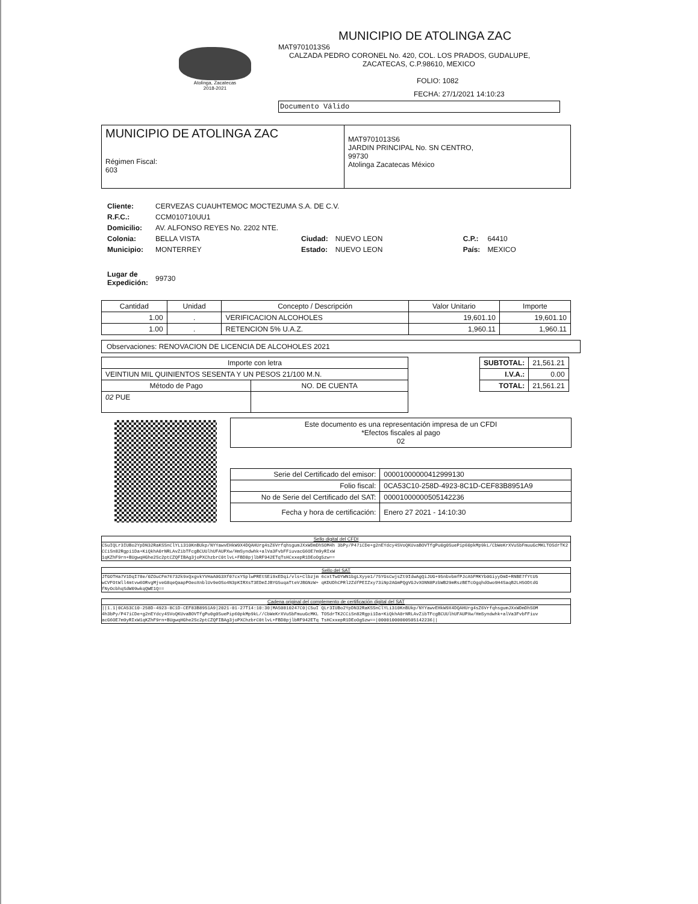Atolinga, Zacatecas
2018-2021
MUNICIPIO DE ATOLINGA ZAC
MAT9701013S6
CALZADA PEDRO CORONEL No. 420, COL. LOS PRADOS, GUDALUPE,
ZACATECAS, C.P.98610, MEXICO
FOLIO: 1082
FECHA: 27/1/2021 14:10:23
Documento Válido
| MUNICIPIO DE ATOLINGA ZAC Régimen Fiscal: 603 | MAT9701013S6 JARDIN PRINCIPAL No. SN CENTRO, 99730 Atolinga Zacatecas México |
| Cliente: | CERVEZAS CUAUHTEMOC MOCTEZUMA S.A. DE C.V. | | | | |
| R.F.C.: | CCM010710UU1 | | | | |
| Domicilio: | AV. ALFONSO REYES No. 2202 NTE. | | | | |
| Colonia: | BELLA VISTA | Ciudad: | NUEVO LEON | C.P.: | 64410 |
| Municipio: | MONTERREY | Estado: | NUEVO LEON | País: | MEXICO |
| Lugar de Expedición: | 99730 | | | | |
| Cantidad | Unidad | Concepto / Descripción | Valor Unitario | Importe |
| --- | --- | --- | --- | --- |
| 1.00 | . | VERIFICACION ALCOHOLES | 19,601.10 | 19,601.10 |
| 1.00 | . | RETENCION 5% U.A.Z. | 1,960.11 | 1,960.11 |
Observaciones: RENOVACION DE LICENCIA DE ALCOHOLES 2021
| Importe con letra | |
| VEINTIUN MIL QUINIENTOS SESENTA Y UN PESOS 21/100 M.N. | |
| Método de Pago | NO. DE CUENTA |
| 02 PUE | |
| SUBTOTAL: | 21,561.21 |
| I.V.A.: | 0.00 |
| TOTAL: | 21,561.21 |
Este documento es una representación impresa de un CFDI
*Efectos fiscales al pago
02
| Serie del Certificado del emisor: | 00001000000412999130 |
| Folio fiscal: | 0CA53C10-258D-4923-8C1D-CEF83B8951A9 |
| No de Serie del Certificado del SAT: | 00001000000505142236 |
| Fecha y hora de certificación: | Enero 27 2021 - 14:10:30 |
Sello digital del CFDI
C5uIQLr3IUBo2YpDN32RaKSSnClYLi310KnBUkp/NYYawvEHkW9X4DQAHUrg4sZ6VrfqhsgumJXxWDmDhSOM4h 3bPy/P47iCDe+g2nEYdcy4SVoQKUvaBOVTfgPu0g0SuePip60pkMp9kL/CbWeKrXVuSbFmuuGcMKLTOSdrTK2 CCiSn82Rgpi1Da+KiQkhA0rNRLAvZibTFcgBCUUlhUFAUPXw/HmSyndwhk+alVa3FvbFFiuvacG6OE7m9yRIxW 1qKZhF9rn+BUgwqHGhe2Sc2ptCZQFIBAg3joPXChzbrC0tlvL+FBD8pjlbRF942ETqTsHCxxepR1DEoOg5zw==
Sello del SAT
JTGOTHa7V1DqI78e/0ZOuCFm76732k9xQxgvkYVHaA0G3Xf07cxYSplwPREtSEi9xEDqi/vls+Clbzjm 6cxtTwOYWN1bgLXyye1/75YGsCwjsZt9IdwAgQiJUG+95nbvbmfPJcA5FMKYb0GiyyDmD+RNBE7fYtU5 wCVFOtWll4mtvw6ORvgMjveG8qeQaapPOeoXnblUv9eOSo4N3pKIRXsT3EDmIJBYG5uqaTteVJBGNzW+ qKDUDhCPRl2ZdfPEIZxy73iNp2AGmPQgVGJvXONN8PzbWB29mRszBETcOgqhdOwo9H4SaqB2LH5ODtdG fNyOcbhqSdW09wkqQWE1Q==
Cadena original del complemento de certificación digital del SAT
||1.1|0CA53C10-258D-4923-8C1D-CEF83B8951A9|2021-01-27T14:10:30|MAS0810247C0|C5uI QLr3IUBo2YpDN32RaKSSnClYLi310KnBUkp/NYYawvEHkW9X4DQAHUrg4sZ6VrfqhsgumJXxWDmDhSOM 4h3bPy/P47iCDe+g2nEYdcy4SVoQKUvaBOVTfgPu0g0SuePip60pkMp9kL//CbWeKrXVuSbFmuuGcMKL TOSdrTK2CCiSn82Rgpi1Da+KiQkhA0rNRLAvZibTFcgBCUUlhUFAUPXw/HmSyndwhk+alVa3FvbFFiuv acG6OE7m9yRIxW1qKZhF9rn+BUgwqHGhe2Sc2ptCZQFIBAg3joPXChzbrC0tlvL+FBD8pjlbRF942ETq TsHCxxepR1DEoOg5zw==|00001000000505142236||